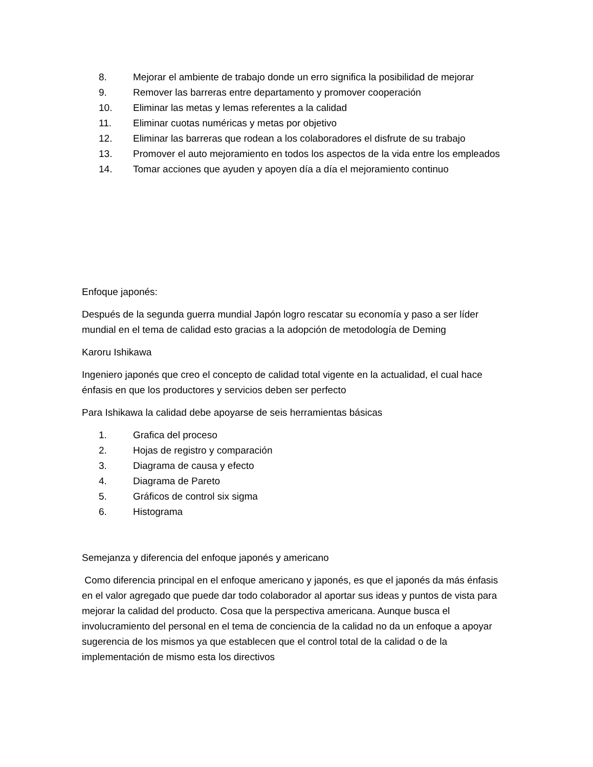8. Mejorar el ambiente de trabajo donde un erro significa la posibilidad de mejorar
9. Remover las barreras entre departamento y promover cooperación
10. Eliminar las metas y lemas referentes a la calidad
11. Eliminar cuotas numéricas y metas por objetivo
12. Eliminar las barreras que rodean a los colaboradores el disfrute de su trabajo
13. Promover el auto mejoramiento en todos los aspectos de la vida entre los empleados
14. Tomar acciones que ayuden y apoyen día a día el mejoramiento continuo
Enfoque japonés:
Después de la segunda guerra mundial Japón logro rescatar su economía y paso a ser líder mundial en el tema de calidad esto gracias a la adopción de metodología de Deming
Karoru Ishikawa
Ingeniero japonés que creo el concepto de calidad total vigente en la actualidad, el cual hace énfasis en que los productores y servicios deben ser perfecto
Para Ishikawa la calidad debe apoyarse de seis herramientas básicas
1. Grafica del proceso
2. Hojas de registro y comparación
3. Diagrama de causa y efecto
4. Diagrama de Pareto
5. Gráficos de control six sigma
6. Histograma
Semejanza y diferencia del enfoque japonés y americano
Como diferencia principal en el enfoque americano y japonés, es que el japonés da más énfasis en el valor agregado que puede dar todo colaborador al aportar sus ideas y puntos de vista para mejorar la calidad del producto. Cosa que la perspectiva americana. Aunque busca el involucramiento del personal en el tema de conciencia de la calidad no da un enfoque a apoyar sugerencia de los mismos ya que establecen que el control total de la calidad o de la implementación de mismo esta los directivos